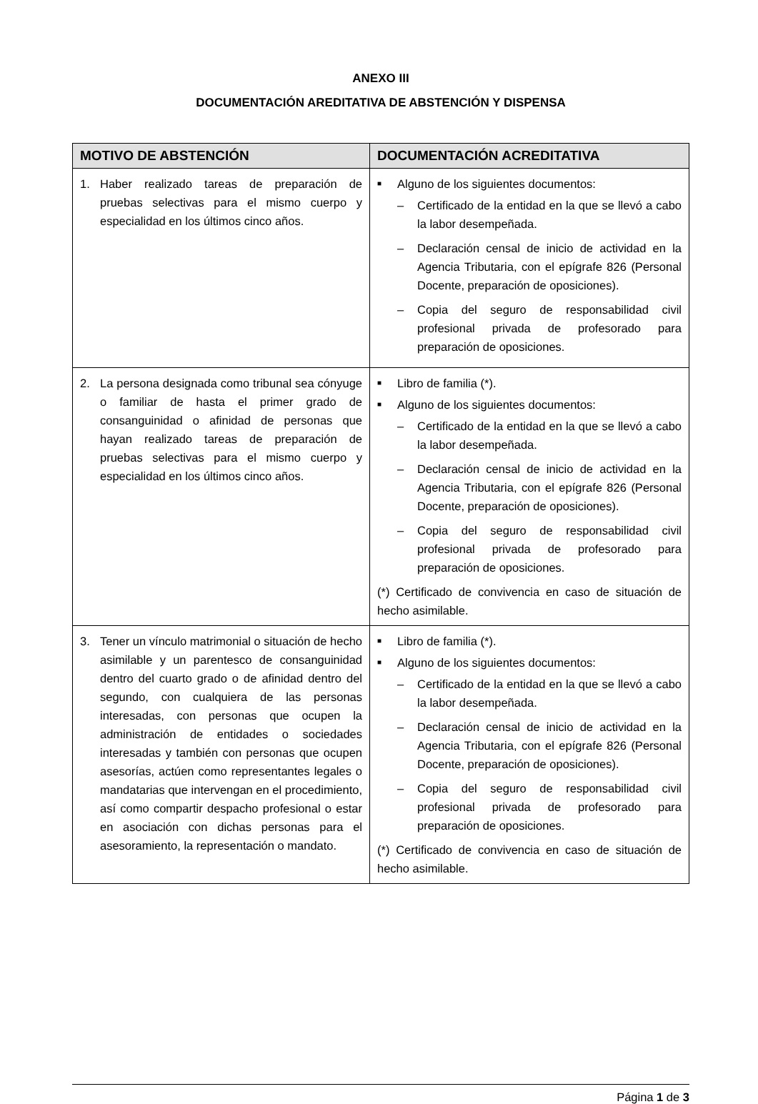ANEXO III
DOCUMENTACIÓN AREDITATIVA DE ABSTENCIÓN Y DISPENSA
| MOTIVO DE ABSTENCIÓN | DOCUMENTACIÓN ACREDITATIVA |
| --- | --- |
| 1. Haber realizado tareas de preparación de pruebas selectivas para el mismo cuerpo y especialidad en los últimos cinco años. | ■ Alguno de los siguientes documentos: – Certificado de la entidad en la que se llevó a cabo la labor desempeñada. – Declaración censal de inicio de actividad en la Agencia Tributaria, con el epígrafe 826 (Personal Docente, preparación de oposiciones). – Copia del seguro de responsabilidad civil profesional privada de profesorado para preparación de oposiciones. |
| 2. La persona designada como tribunal sea cónyuge o familiar de hasta el primer grado de consanguinidad o afinidad de personas que hayan realizado tareas de preparación de pruebas selectivas para el mismo cuerpo y especialidad en los últimos cinco años. | ■ Libro de familia (*). ■ Alguno de los siguientes documentos: – Certificado de la entidad en la que se llevó a cabo la labor desempeñada. – Declaración censal de inicio de actividad en la Agencia Tributaria, con el epígrafe 826 (Personal Docente, preparación de oposiciones). – Copia del seguro de responsabilidad civil profesional privada de profesorado para preparación de oposiciones. (*) Certificado de convivencia en caso de situación de hecho asimilable. |
| 3. Tener un vínculo matrimonial o situación de hecho asimilable y un parentesco de consanguinidad dentro del cuarto grado o de afinidad dentro del segundo, con cualquiera de las personas interesadas, con personas que ocupen la administración de entidades o sociedades interesadas y también con personas que ocupen asesorías, actúen como representantes legales o mandatarias que intervengan en el procedimiento, así como compartir despacho profesional o estar en asociación con dichas personas para el asesoramiento, la representación o mandato. | ■ Libro de familia (*). ■ Alguno de los siguientes documentos: – Certificado de la entidad en la que se llevó a cabo la labor desempeñada. – Declaración censal de inicio de actividad en la Agencia Tributaria, con el epígrafe 826 (Personal Docente, preparación de oposiciones). – Copia del seguro de responsabilidad civil profesional privada de profesorado para preparación de oposiciones. (*) Certificado de convivencia en caso de situación de hecho asimilable. |
Página 1 de 3